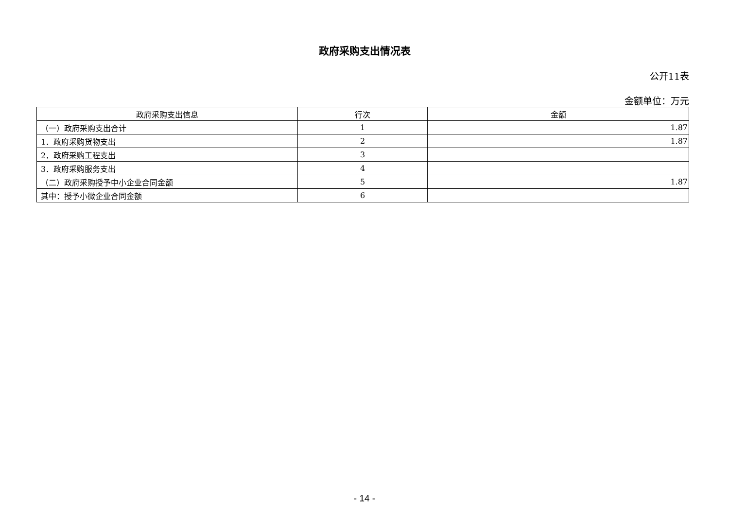政府采购支出情况表
公开11表
金额单位：万元
| 政府采购支出信息 | 行次 | 金额 |
| --- | --- | --- |
| （一）政府采购支出合计 | 1 | 1.87 |
| 1．政府采购货物支出 | 2 | 1.87 |
| 2．政府采购工程支出 | 3 | |
| 3．政府采购服务支出 | 4 | |
| （二）政府采购授予中小企业合同金额 | 5 | 1.87 |
| 其中：授予小微企业合同金额 | 6 | |
- 14 -